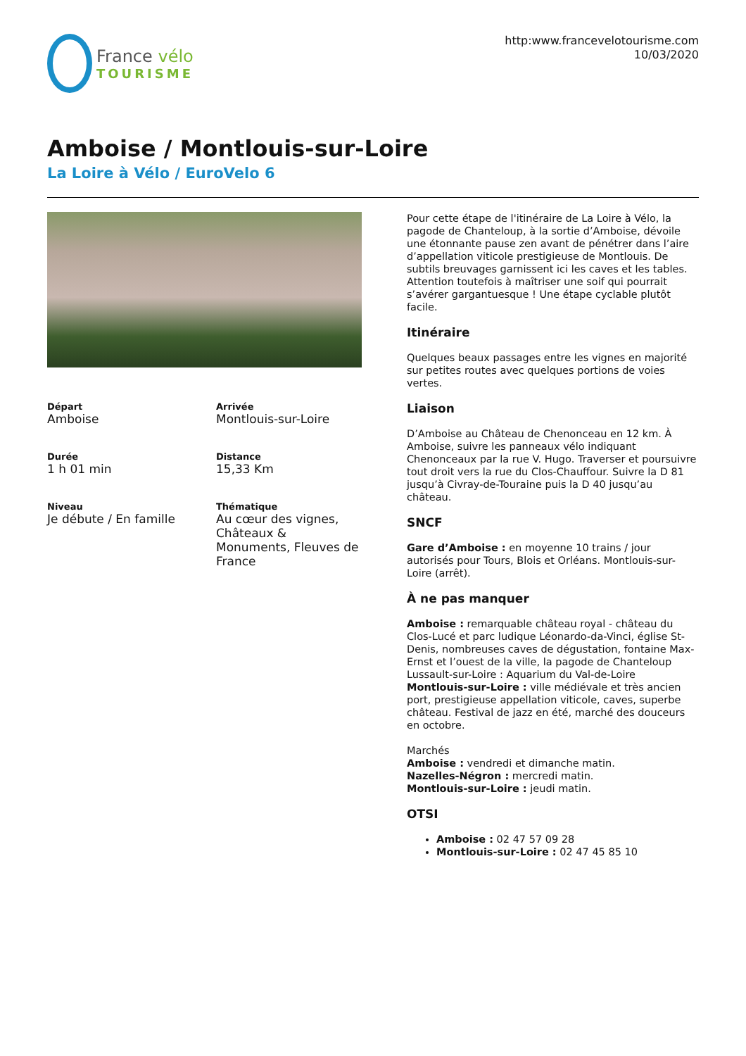France vélo
TOURISME
http:www.francevelotourisme.com
10/03/2020
Amboise / Montlouis-sur-Loire
La Loire à Vélo / EuroVelo 6
Départ
Amboise
Arrivée
Montlouis-sur-Loire
Durée
1 h 01 min
Distance
15,33 Km
Niveau
Je débute / En famille
Thématique
Au cœur des vignes, Châteaux & Monuments, Fleuves de France
Pour cette étape de l'itinéraire de La Loire à Vélo, la pagode de Chanteloup, à la sortie d’Amboise, dévoile une étonnante pause zen avant de pénétrer dans l’aire d’appellation viticole prestigieuse de Montlouis. De subtils breuvages garnissent ici les caves et les tables. Attention toutefois à maîtriser une soif qui pourrait s’avérer gargantuesque ! Une étape cyclable plutôt facile.
Itinéraire
Quelques beaux passages entre les vignes en majorité sur petites routes avec quelques portions de voies vertes.
Liaison
D’Amboise au Château de Chenonceau en 12 km. À Amboise, suivre les panneaux vélo indiquant Chenonceaux par la rue V. Hugo. Traverser et poursuivre tout droit vers la rue du Clos-Chauffour. Suivre la D 81 jusqu’à Civray-de-Touraine puis la D 40 jusqu’au château.
SNCF
Gare d’Amboise : en moyenne 10 trains / jour autorisés pour Tours, Blois et Orléans. Montlouis-sur-Loire (arrêt).
À ne pas manquer
Amboise : remarquable château royal - château du Clos-Lucé et parc ludique Léonardo-da-Vinci, église St-Denis, nombreuses caves de dégustation, fontaine Max-Ernst et l’ouest de la ville, la pagode de Chanteloup Lussault-sur-Loire : Aquarium du Val-de-Loire
Montlouis-sur-Loire : ville médiévale et très ancien port, prestigieuse appellation viticole, caves, superbe château. Festival de jazz en été, marché des douceurs en octobre.
Marchés
Amboise : vendredi et dimanche matin.
Nazelles-Négron : mercredi matin.
Montlouis-sur-Loire : jeudi matin.
OTSI
Amboise : 02 47 57 09 28
Montlouis-sur-Loire : 02 47 45 85 10